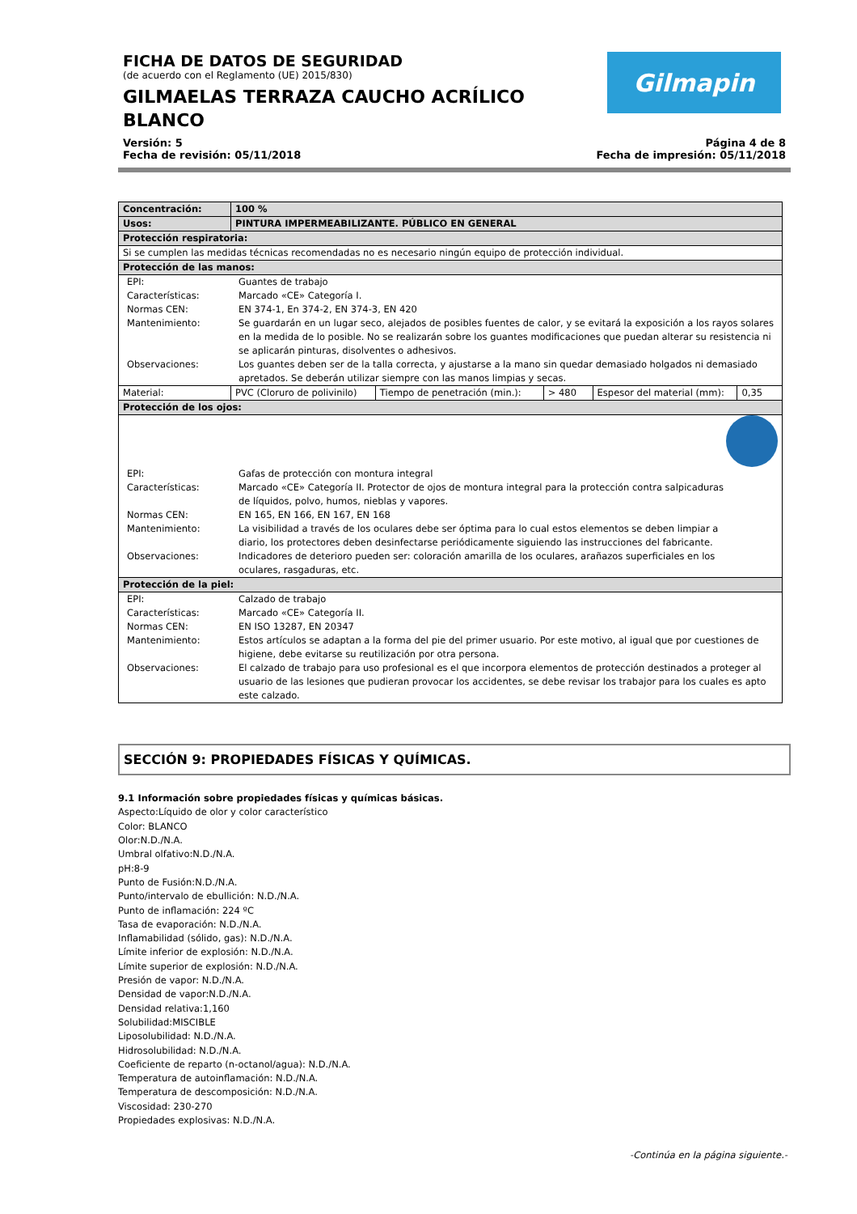Gilmapin
FICHA DE DATOS DE SEGURIDAD
(de acuerdo con el Reglamento (UE) 2015/830)
GILMAELAS TERRAZA CAUCHO ACRÍLICO BLANCO
Versión: 5
Fecha de revisión: 05/11/2018
Página 4 de 8
Fecha de impresión: 05/11/2018
| Concentración: | 100 % | | | | |
| Usos: | PINTURA IMPERMEABILIZANTE. PÚBLICO EN GENERAL | | | | |
| Protección respiratoria: | | | | | |
| Si se cumplen las medidas técnicas recomendadas no es necesario ningún equipo de protección individual. | | | | | |
| Protección de las manos: | | | | | |
| / EPI: / Guantes de trabajo / / Características: / Marcado «CE» Categoría I. / / Normas CEN: / EN 374-1, En 374-2, EN 374-3, EN 420 / / Mantenimiento: / Se guardarán en un lugar seco, alejados de posibles fuentes de calor, y se evitará la exposición a los rayos solares en la medida de lo posible. No se realizarán sobre los guantes modificaciones que puedan alterar su resistencia ni se aplicarán pinturas, disolventes o adhesivos. / / Observaciones: / Los guantes deben ser de la talla correcta, y ajustarse a la mano sin quedar demasiado holgados ni demasiado apretados. Se deberán utilizar siempre con las manos limpias y secas. / | | | | | |
| Material: | PVC (Cloruro de polivinilo) | Tiempo de penetración (min.): | > 480 | Espesor del material (mm): | 0,35 |
| Protección de los ojos: | | | | | |
| / EPI: / Gafas de protección con montura integral / / Características: / Marcado «CE» Categoría II. Protector de ojos de montura integral para la protección contra salpicaduras de líquidos, polvo, humos, nieblas y vapores. / / Normas CEN: / EN 165, EN 166, EN 167, EN 168 / / Mantenimiento: / La visibilidad a través de los oculares debe ser óptima para lo cual estos elementos se deben limpiar a diario, los protectores deben desinfectarse periódicamente siguiendo las instrucciones del fabricante. / / Observaciones: / Indicadores de deterioro pueden ser: coloración amarilla de los oculares, arañazos superficiales en los oculares, rasgaduras, etc. / | | | | | |
| Protección de la piel: | | | | | |
| / EPI: / Calzado de trabajo / / Características: / Marcado «CE» Categoría II. / / Normas CEN: / EN ISO 13287, EN 20347 / / Mantenimiento: / Estos artículos se adaptan a la forma del pie del primer usuario. Por este motivo, al igual que por cuestiones de higiene, debe evitarse su reutilización por otra persona. / / Observaciones: / El calzado de trabajo para uso profesional es el que incorpora elementos de protección destinados a proteger al usuario de las lesiones que pudieran provocar los accidentes, se debe revisar los trabajor para los cuales es apto este calzado. / | | | | | |
SECCIÓN 9: PROPIEDADES FÍSICAS Y QUÍMICAS.
9.1 Información sobre propiedades físicas y químicas básicas.
Aspecto:Líquido de olor y color característico
Color: BLANCO
Olor:N.D./N.A.
Umbral olfativo:N.D./N.A.
pH:8-9
Punto de Fusión:N.D./N.A.
Punto/intervalo de ebullición: N.D./N.A.
Punto de inflamación: 224 ºC
Tasa de evaporación: N.D./N.A.
Inflamabilidad (sólido, gas): N.D./N.A.
Límite inferior de explosión: N.D./N.A.
Límite superior de explosión: N.D./N.A.
Presión de vapor: N.D./N.A.
Densidad de vapor:N.D./N.A.
Densidad relativa:1,160
Solubilidad:MISCIBLE
Liposolubilidad: N.D./N.A.
Hidrosolubilidad: N.D./N.A.
Coeficiente de reparto (n-octanol/agua): N.D./N.A.
Temperatura de autoinflamación: N.D./N.A.
Temperatura de descomposición: N.D./N.A.
Viscosidad: 230-270
Propiedades explosivas: N.D./N.A.
-Continúa en la página siguiente.-